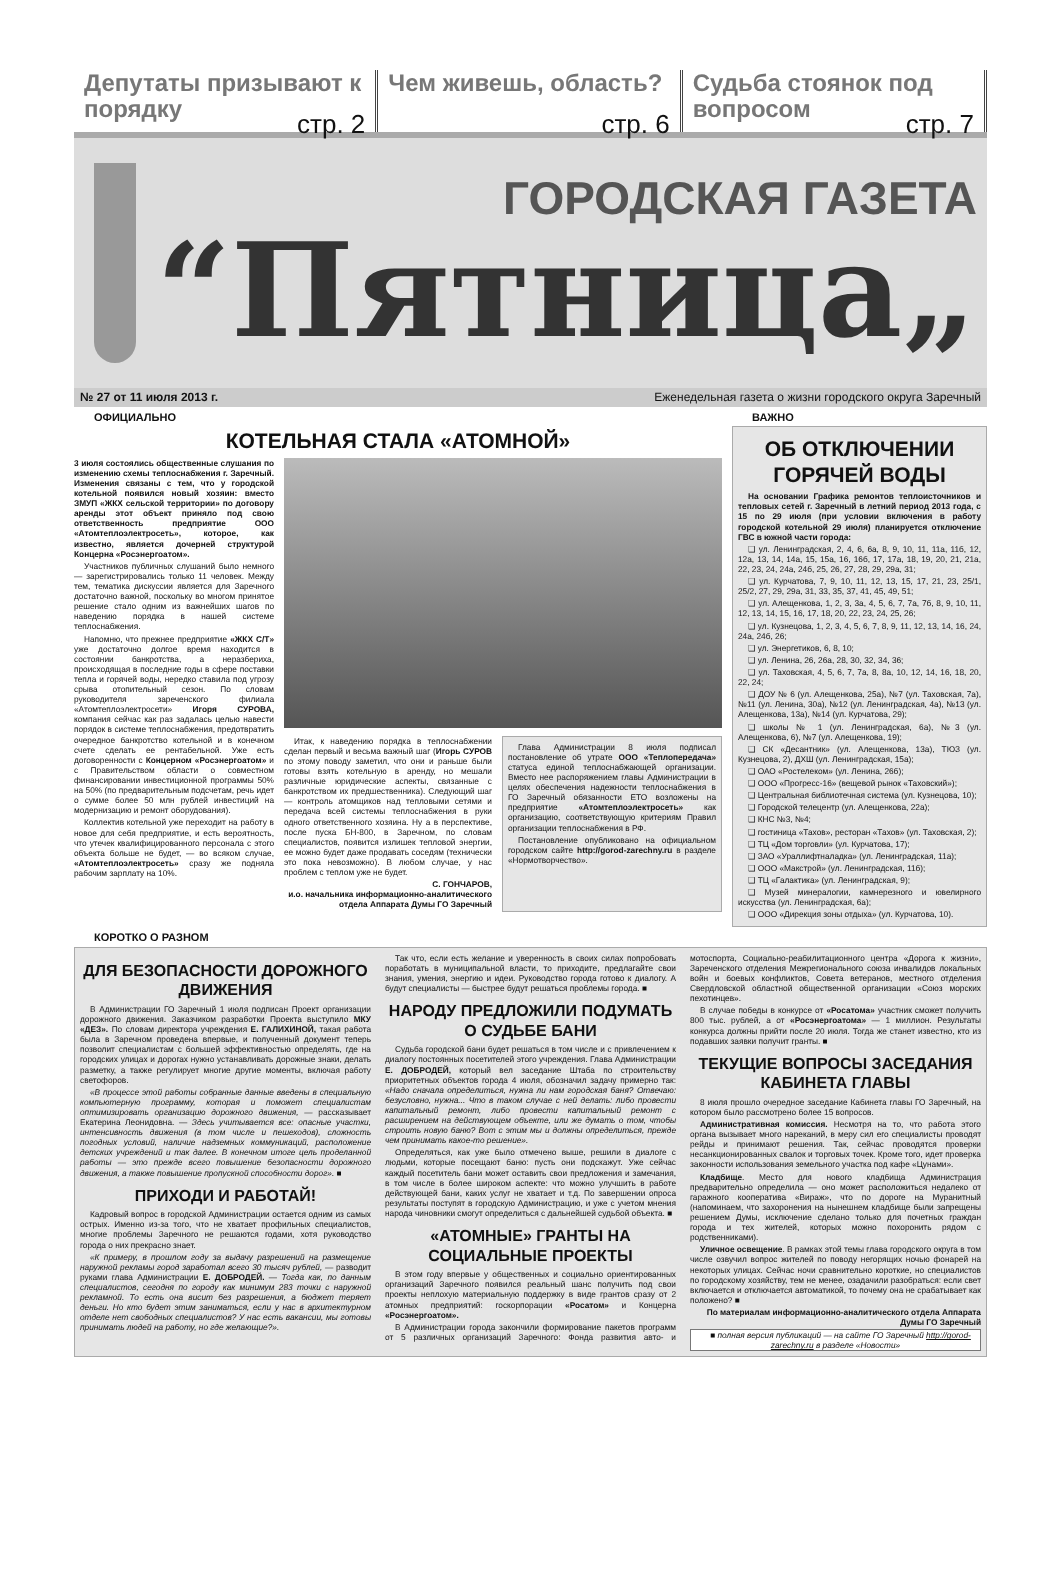Депутаты призывают к порядку стр. 2
Чем живешь, область? стр. 6
Судьба стоянок под вопросом стр. 7
ГОРОДСКАЯ ГАЗЕТА
“Пятница„
№ 27 от 11 июля 2013 г. Еженедельная газета о жизни городского округа Заречный
ОФИЦИАЛЬНО
КОТЕЛЬНАЯ СТАЛА «АТОМНОЙ»
3 июля состоялись общественные слушания по изменению схемы теплоснабжения г. Заречный. Изменения связаны с тем, что у городской котельной появился новый хозяин: вместо ЗМУП «ЖКХ сельской территории» по договору аренды этот объект приняло под свою ответственность предприятие ООО «Атомтеплоэлектросеть», которое, как известно, является дочерней структурой Концерна «Росэнергоатом».
Участников публичных слушаний было немного — зарегистрировались только 11 человек. Между тем, тематика дискуссии является для Заречного достаточно важной, поскольку во многом принятое решение стало одним из важнейших шагов по наведению порядка в нашей системе теплоснабжения.
Напомню, что прежнее предприятие «ЖКХ С/Т» уже достаточно долгое время находится в состоянии банкротства, а неразбериха, происходящая в последние годы в сфере поставки тепла и горячей воды, нередко ставила под угрозу срыва отопительный сезон. По словам руководителя зареченского филиала «Атомтеплоэлектросети» Игоря СУРОВА, компания сейчас как раз задалась целью навести порядок в системе теплоснабжения, предотвратить очередное банкротство котельной и в конечном счете сделать ее рентабельной. Уже есть договоренности с Концерном «Росэнергоатом» и с Правительством области о совместном финансировании инвестиционной программы 50% на 50% (по предварительным подсчетам, речь идет о сумме более 50 млн рублей инвестиций на модернизацию и ремонт оборудования).
Коллектив котельной уже переходит на работу в новое для себя предприятие, и есть вероятность, что утечек квалифицированного персонала с этого объекта больше не будет, — во всяком случае, «Атомтеплоэлектросеть» сразу же подняла рабочим зарплату на 10%.
Итак, к наведению порядка в теплоснабжении сделан первый и весьма важный шаг (Игорь СУРОВ по этому поводу заметил, что они и раньше были готовы взять котельную в аренду, но мешали различные юридические аспекты, связанные с банкротством их предшественника). Следующий шаг — контроль атомщиков над тепловыми сетями и передача всей системы теплоснабжения в руки одного ответственного хозяина. Ну а в перспективе, после пуска БН-800, в Заречном, по словам специалистов, появится излишек тепловой энергии, ее можно будет даже продавать соседям (технически это пока невозможно). В любом случае, у нас проблем с теплом уже не будет.
С. ГОНЧАРОВ,
и.о. начальника информационно-аналитического отдела Аппарата Думы ГО Заречный
Глава Администрации 8 июля подписал постановление об утрате ООО «Теплопередача» статуса единой теплоснабжающей организации. Вместо нее распоряжением главы Администрации в целях обеспечения надежности теплоснабжения в ГО Заречный обязанности ЕТО возложены на предприятие «Атомтеплоэлектросеть» как организацию, соответствующую критериям Правил организации теплоснабжения в РФ.
Постановление опубликовано на официальном городском сайте http://gorod-zarechny.ru в разделе «Нормотворчество».
ВАЖНО
ОБ ОТКЛЮЧЕНИИ ГОРЯЧЕЙ ВОДЫ
На основании Графика ремонтов теплоисточников и тепловых сетей г. Заречный в летний период 2013 года, с 15 по 29 июля (при условии включения в работу городской котельной 29 июля) планируется отключение ГВС в южной части города:
❑ ул. Ленинградская, 2, 4, 6, 6а, 8, 9, 10, 11, 11а, 11б, 12, 12а, 13, 14, 14а, 15, 15а, 16, 16б, 17, 17а, 18, 19, 20, 21, 21а, 22, 23, 24, 24а, 24б, 25, 26, 27, 28, 29, 29а, 31;
❑ ул. Курчатова, 7, 9, 10, 11, 12, 13, 15, 17, 21, 23, 25/1, 25/2, 27, 29, 29а, 31, 33, 35, 37, 41, 45, 49, 51;
❑ ул. Алещенкова, 1, 2, 3, 3а, 4, 5, 6, 7, 7а, 7б, 8, 9, 10, 11, 12, 13, 14, 15, 16, 17, 18, 20, 22, 23, 24, 25, 26;
❑ ул. Кузнецова, 1, 2, 3, 4, 5, 6, 7, 8, 9, 11, 12, 13, 14, 16, 24, 24а, 24б, 26;
❑ ул. Энергетиков, 6, 8, 10;
❑ ул. Ленина, 26, 26а, 28, 30, 32, 34, 36;
❑ ул. Таховская, 4, 5, 6, 7, 7а, 8, 8а, 10, 12, 14, 16, 18, 20, 22, 24;
❑ ДОУ № 6 (ул. Алещенкова, 25а), №7 (ул. Таховская, 7а), №11 (ул. Ленина, 30а), №12 (ул. Ленинградская, 4а), №13 (ул. Алещенкова, 13а), №14 (ул. Курчатова, 29);
❑ школы № 1 (ул. Ленинградская, 6а), №3 (ул. Алещенкова, 6), №7 (ул. Алещенкова, 19);
❑ СК «Десантник» (ул. Алещенкова, 13а), ТЮЗ (ул. Кузнецова, 2), ДХШ (ул. Ленинградская, 15а);
❑ ОАО «Ростелеком» (ул. Ленина, 26б);
❑ ООО «Прогресс-16» (вещевой рынок «Таховский»);
❑ Центральная библиотечная система (ул. Кузнецова, 10);
❑ Городской телецентр (ул. Алещенкова, 22а);
❑ КНС №3, №4;
❑ гостиница «Тахов», ресторан «Тахов» (ул. Таховская, 2);
❑ ТЦ «Дом торговли» (ул. Курчатова, 17);
❑ ЗАО «Ураллифтналадка» (ул. Ленинградская, 11а);
❑ ООО «Макстрой» (ул. Ленинградская, 11б);
❑ ТЦ «Галактика» (ул. Ленинградская, 9);
❑ Музей минералогии, камнерезного и ювелирного искусства (ул. Ленинградская, 6а);
❑ ООО «Дирекция зоны отдыха» (ул. Курчатова, 10).
КОРОТКО О РАЗНОМ
ДЛЯ БЕЗОПАСНОСТИ ДОРОЖНОГО ДВИЖЕНИЯ
В Администрации ГО Заречный 1 июля подписан Проект организации дорожного движения. Заказчиком разработки Проекта выступило МКУ «ДЕЗ». По словам директора учреждения Е. ГАЛИХИНОЙ, такая работа была в Заречном проведена впервые, и полученный документ теперь позволит специалистам с большей эффективностью определять, где на городских улицах и дорогах нужно устанавливать дорожные знаки, делать разметку, а также регулирует многие другие моменты, включая работу светофоров.
«В процессе этой работы собранные данные введены в специальную компьютерную программу, которая и поможет специалистам оптимизировать организацию дорожного движения, — рассказывает Екатерина Леонидовна. — Здесь учитывается все: опасные участки, интенсивность движения (в том числе и пешеходов), сложность погодных условий, наличие надземных коммуникаций, расположение детских учреждений и так далее. В конечном итоге цель проделанной работы — это прежде всего повышение безопасности дорожного движения, а также повышение пропускной способности дорог». ■
ПРИХОДИ И РАБОТАЙ!
Кадровый вопрос в городской Администрации остается одним из самых острых. Именно из-за того, что не хватает профильных специалистов, многие проблемы Заречного не решаются годами, хотя руководство города о них прекрасно знает.
«К примеру, в прошлом году за выдачу разрешений на размещение наружной рекламы город заработал всего 30 тысяч рублей, — разводит руками глава Администрации Е. ДОБРОДЕЙ. — Тогда как, по данным специалистов, сегодня по городу как минимум 283 точки с наружной рекламной. То есть она висит без разрешения, а бюджет теряет деньги. Но кто будет этим заниматься, если у нас в архитектурном отделе нет свободных специалистов? У нас есть вакансии, мы готовы принимать людей на работу, но где желающие?».
Так что, если есть желание и уверенность в своих силах попробовать поработать в муниципальной власти, то приходите, предлагайте свои знания, умения, энергию и идеи. Руководство города готово к диалогу. А будут специалисты — быстрее будут решаться проблемы города. ■
НАРОДУ ПРЕДЛОЖИЛИ ПОДУМАТЬ О СУДЬБЕ БАНИ
Судьба городской бани будет решаться в том числе и с привлечением к диалогу постоянных посетителей этого учреждения. Глава Администрации Е. ДОБРОДЕЙ, который вел заседание Штаба по строительству приоритетных объектов города 4 июля, обозначил задачу примерно так: «Надо сначала определиться, нужна ли нам городская баня? Отвечаю: безусловно, нужна... Что в таком случае с ней делать: либо провести капитальный ремонт, либо провести капитальный ремонт с расширением на действующем объекте, или же думать о том, чтобы строить новую баню? Вот с этим мы и должны определиться, прежде чем принимать какое-то решение».
Определяться, как уже было отмечено выше, решили в диалоге с людьми, которые посещают баню: пусть они подскажут. Уже сейчас каждый посетитель бани может оставить свои предложения и замечания, в том числе в более широком аспекте: что можно улучшить в работе действующей бани, каких услуг не хватает и т.д. По завершении опроса результаты поступят в городскую Администрацию, и уже с учетом мнения народа чиновники смогут определиться с дальнейшей судьбой объекта. ■
«АТОМНЫЕ» ГРАНТЫ НА СОЦИАЛЬНЫЕ ПРОЕКТЫ
В этом году впервые у общественных и социально ориентированных организаций Заречного появился реальный шанс получить под свои проекты неплохую материальную поддержку в виде грантов сразу от 2 атомных предприятий: госкорпорации «Росатом» и Концерна «Росэнергоатом».
В Администрации города закончили формирование пакетов программ от 5 различных организаций Заречного: Фонда развития авто- и мотоспорта, Социально-реабилитационного центра «Дорога к жизни», Зареченского отделения Межрегионального союза инвалидов локальных войн и боевых конфликтов, Совета ветеранов, местного отделения Свердловской областной общественной организации «Союз морских пехотинцев».
В случае победы в конкурсе от «Росатома» участник сможет получить 800 тыс. рублей, а от «Росэнергоатома» — 1 миллион. Результаты конкурса должны прийти после 20 июля. Тогда же станет известно, кто из подавших заявки получит гранты. ■
ТЕКУЩИЕ ВОПРОСЫ ЗАСЕДАНИЯ КАБИНЕТА ГЛАВЫ
8 июля прошло очередное заседание Кабинета главы ГО Заречный, на котором было рассмотрено более 15 вопросов.
Административная комиссия. Несмотря на то, что работа этого органа вызывает много нареканий, в меру сил его специалисты проводят рейды и принимают решения. Так, сейчас проводятся проверки несанкционированных свалок и торговых точек. Кроме того, идет проверка законности использования земельного участка под кафе «Цунами».
Кладбище. Место для нового кладбища Администрация предварительно определила — оно может расположиться недалеко от гаражного кооператива «Вираж», что по дороге на Муранитный (напоминаем, что захоронения на нынешнем кладбище были запрещены решением Думы, исключение сделано только для почетных граждан города и тех жителей, которых можно похоронить рядом с родственниками).
Уличное освещение. В рамках этой темы глава городского округа в том числе озвучил вопрос жителей по поводу негорящих ночью фонарей на некоторых улицах. Сейчас ночи сравнительно короткие, но специалистов по городскому хозяйству, тем не менее, озадачили разобраться: если свет включается и отключается автоматикой, то почему она не срабатывает как положено? ■
По материалам информационно-аналитического отдела Аппарата Думы ГО Заречный
■ полная версия публикаций — на сайте ГО Заречный http://gorod-zarechny.ru в разделе «Новости»